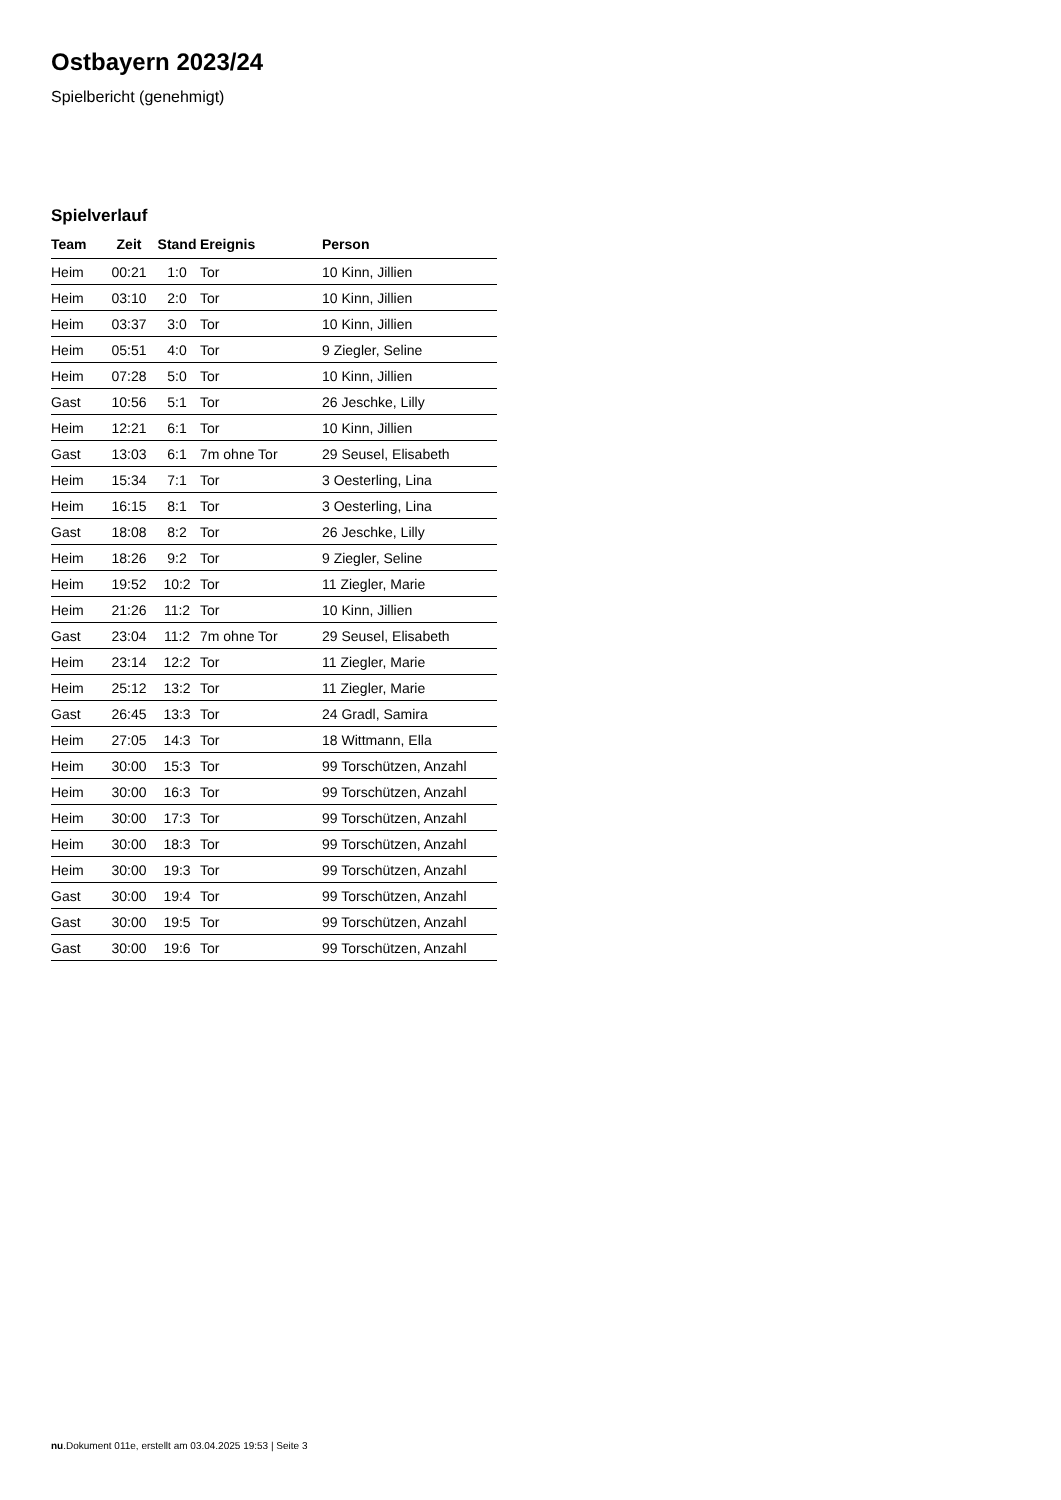Ostbayern 2023/24
Spielbericht (genehmigt)
Spielverlauf
| Team | Zeit | Stand | Ereignis | Person |
| --- | --- | --- | --- | --- |
| Heim | 00:21 | 1:0 | Tor | 10 Kinn, Jillien |
| Heim | 03:10 | 2:0 | Tor | 10 Kinn, Jillien |
| Heim | 03:37 | 3:0 | Tor | 10 Kinn, Jillien |
| Heim | 05:51 | 4:0 | Tor | 9 Ziegler, Seline |
| Heim | 07:28 | 5:0 | Tor | 10 Kinn, Jillien |
| Gast | 10:56 | 5:1 | Tor | 26 Jeschke, Lilly |
| Heim | 12:21 | 6:1 | Tor | 10 Kinn, Jillien |
| Gast | 13:03 | 6:1 | 7m ohne Tor | 29 Seusel, Elisabeth |
| Heim | 15:34 | 7:1 | Tor | 3 Oesterling, Lina |
| Heim | 16:15 | 8:1 | Tor | 3 Oesterling, Lina |
| Gast | 18:08 | 8:2 | Tor | 26 Jeschke, Lilly |
| Heim | 18:26 | 9:2 | Tor | 9 Ziegler, Seline |
| Heim | 19:52 | 10:2 | Tor | 11 Ziegler, Marie |
| Heim | 21:26 | 11:2 | Tor | 10 Kinn, Jillien |
| Gast | 23:04 | 11:2 | 7m ohne Tor | 29 Seusel, Elisabeth |
| Heim | 23:14 | 12:2 | Tor | 11 Ziegler, Marie |
| Heim | 25:12 | 13:2 | Tor | 11 Ziegler, Marie |
| Gast | 26:45 | 13:3 | Tor | 24 Gradl, Samira |
| Heim | 27:05 | 14:3 | Tor | 18 Wittmann, Ella |
| Heim | 30:00 | 15:3 | Tor | 99 Torschützen, Anzahl |
| Heim | 30:00 | 16:3 | Tor | 99 Torschützen, Anzahl |
| Heim | 30:00 | 17:3 | Tor | 99 Torschützen, Anzahl |
| Heim | 30:00 | 18:3 | Tor | 99 Torschützen, Anzahl |
| Heim | 30:00 | 19:3 | Tor | 99 Torschützen, Anzahl |
| Gast | 30:00 | 19:4 | Tor | 99 Torschützen, Anzahl |
| Gast | 30:00 | 19:5 | Tor | 99 Torschützen, Anzahl |
| Gast | 30:00 | 19:6 | Tor | 99 Torschützen, Anzahl |
nu.Dokument 011e, erstellt am 03.04.2025 19:53 | Seite 3